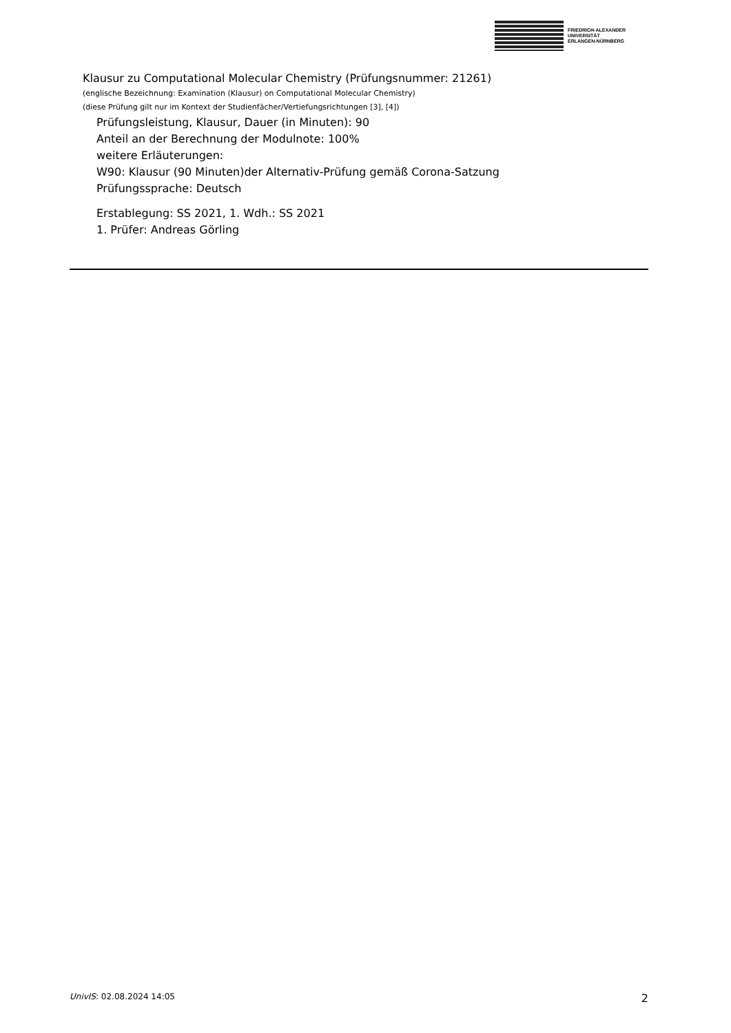FRIEDRICH-ALEXANDER
UNIVERSITÄT
ERLANGEN-NÜRNBERG
Klausur zu Computational Molecular Chemistry (Prüfungsnummer: 21261)
(englische Bezeichnung: Examination (Klausur) on Computational Molecular Chemistry)
(diese Prüfung gilt nur im Kontext der Studienfächer/Vertiefungsrichtungen [3], [4])
Prüfungsleistung, Klausur, Dauer (in Minuten): 90
Anteil an der Berechnung der Modulnote: 100%
weitere Erläuterungen:
W90: Klausur (90 Minuten)der Alternativ-Prüfung gemäß Corona-Satzung
Prüfungssprache: Deutsch
Erstablegung: SS 2021, 1. Wdh.: SS 2021
1. Prüfer: Andreas Görling
UnivIS: 02.08.2024 14:05 2